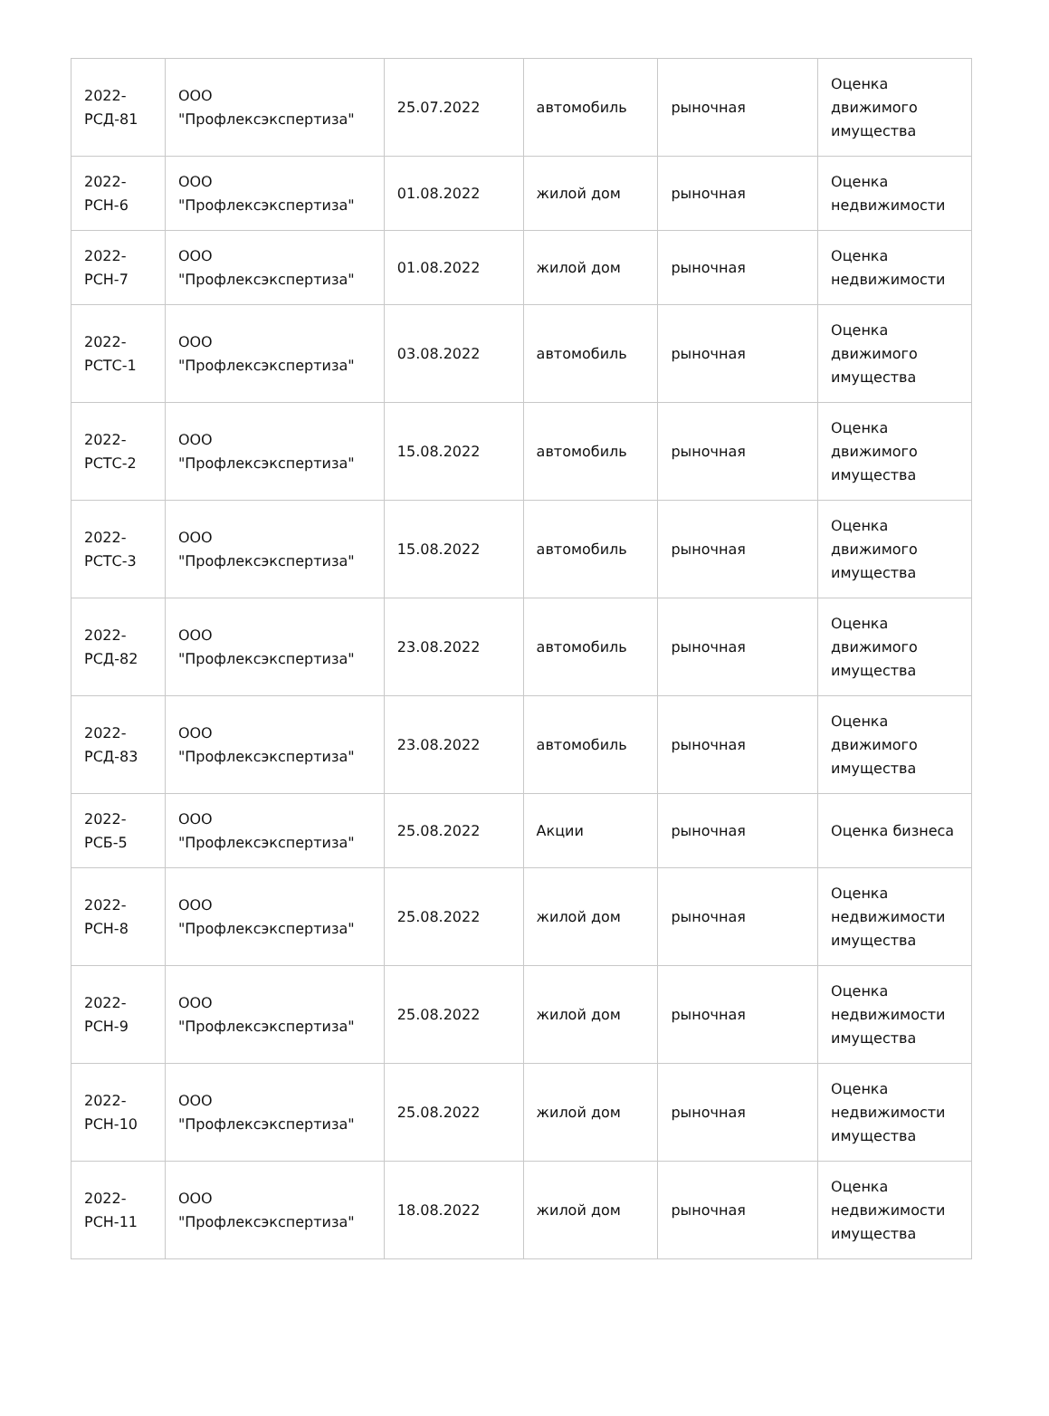| 2022- РСД-81 | ООО "Профлексэкспертиза" | 25.07.2022 | автомобиль | рыночная | Оценка движимого имущества |
| 2022- РСН-6 | ООО "Профлексэкспертиза" | 01.08.2022 | жилой дом | рыночная | Оценка недвижимости |
| 2022- РСН-7 | ООО "Профлексэкспертиза" | 01.08.2022 | жилой дом | рыночная | Оценка недвижимости |
| 2022- РСТС-1 | ООО "Профлексэкспертиза" | 03.08.2022 | автомобиль | рыночная | Оценка движимого имущества |
| 2022- РСТС-2 | ООО "Профлексэкспертиза" | 15.08.2022 | автомобиль | рыночная | Оценка движимого имущества |
| 2022- РСТС-3 | ООО "Профлексэкспертиза" | 15.08.2022 | автомобиль | рыночная | Оценка движимого имущества |
| 2022- РСД-82 | ООО "Профлексэкспертиза" | 23.08.2022 | автомобиль | рыночная | Оценка движимого имущества |
| 2022- РСД-83 | ООО "Профлексэкспертиза" | 23.08.2022 | автомобиль | рыночная | Оценка движимого имущества |
| 2022- РСБ-5 | ООО "Профлексэкспертиза" | 25.08.2022 | Акции | рыночная | Оценка бизнеса |
| 2022- РСН-8 | ООО "Профлексэкспертиза" | 25.08.2022 | жилой дом | рыночная | Оценка недвижимости имущества |
| 2022- РСН-9 | ООО "Профлексэкспертиза" | 25.08.2022 | жилой дом | рыночная | Оценка недвижимости имущества |
| 2022- РСН-10 | ООО "Профлексэкспертиза" | 25.08.2022 | жилой дом | рыночная | Оценка недвижимости имущества |
| 2022- РСН-11 | ООО "Профлексэкспертиза" | 18.08.2022 | жилой дом | рыночная | Оценка недвижимости имущества |